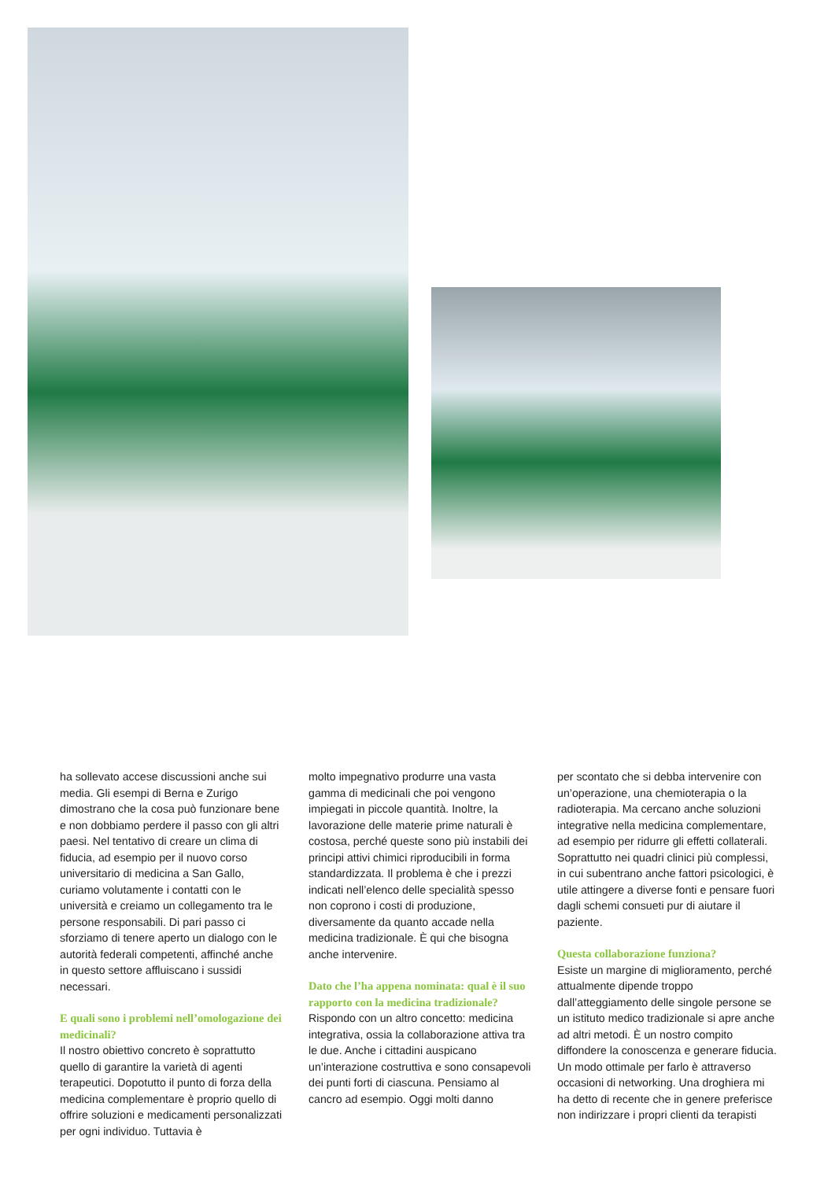ha sollevato accese discussioni anche sui media. Gli esempi di Berna e Zurigo dimostrano che la cosa può funzionare bene e non dobbiamo perdere il passo con gli altri paesi. Nel tentativo di creare un clima di fiducia, ad esempio per il nuovo corso universitario di medicina a San Gallo, curiamo volutamente i contatti con le università e creiamo un collegamento tra le persone responsabili. Di pari passo ci sforziamo di tenere aperto un dialogo con le autorità federali competenti, affinché anche in questo settore affluiscano i sussidi necessari.
E quali sono i problemi nell’omologazione dei medicinali?
Il nostro obiettivo concreto è soprattutto quello di garantire la varietà di agenti terapeutici. Dopotutto il punto di forza della medicina complementare è proprio quello di offrire soluzioni e medicamenti personalizzati per ogni individuo. Tuttavia è
molto impegnativo produrre una vasta gamma di medicinali che poi vengono impiegati in piccole quantità. Inoltre, la lavorazione delle materie prime naturali è costosa, perché queste sono più instabili dei principi attivi chimici riproducibili in forma standardizzata. Il problema è che i prezzi indicati nell’elenco delle specialità spesso non coprono i costi di produzione, diversamente da quanto accade nella medicina tradizionale. È qui che bisogna anche intervenire.
Dato che l’ha appena nominata: qual è il suo rapporto con la medicina tradizionale?
Rispondo con un altro concetto: medicina integrativa, ossia la collaborazione attiva tra le due. Anche i cittadini auspicano un’interazione costruttiva e sono consapevoli dei punti forti di ciascuna. Pensiamo al cancro ad esempio. Oggi molti danno
per scontato che si debba intervenire con un’operazione, una chemioterapia o la radioterapia. Ma cercano anche soluzioni integrative nella medicina complementare, ad esempio per ridurre gli effetti collaterali. Soprattutto nei quadri clinici più complessi, in cui subentrano anche fattori psicologici, è utile attingere a diverse fonti e pensare fuori dagli schemi consueti pur di aiutare il paziente.
Questa collaborazione funziona?
Esiste un margine di miglioramento, perché attualmente dipende troppo dall’atteggiamento delle singole persone se un istituto medico tradizionale si apre anche ad altri metodi. È un nostro compito diffondere la conoscenza e generare fiducia. Un modo ottimale per farlo è attraverso occasioni di networking. Una droghiera mi ha detto di recente che in genere preferisce non indirizzare i propri clienti da terapisti